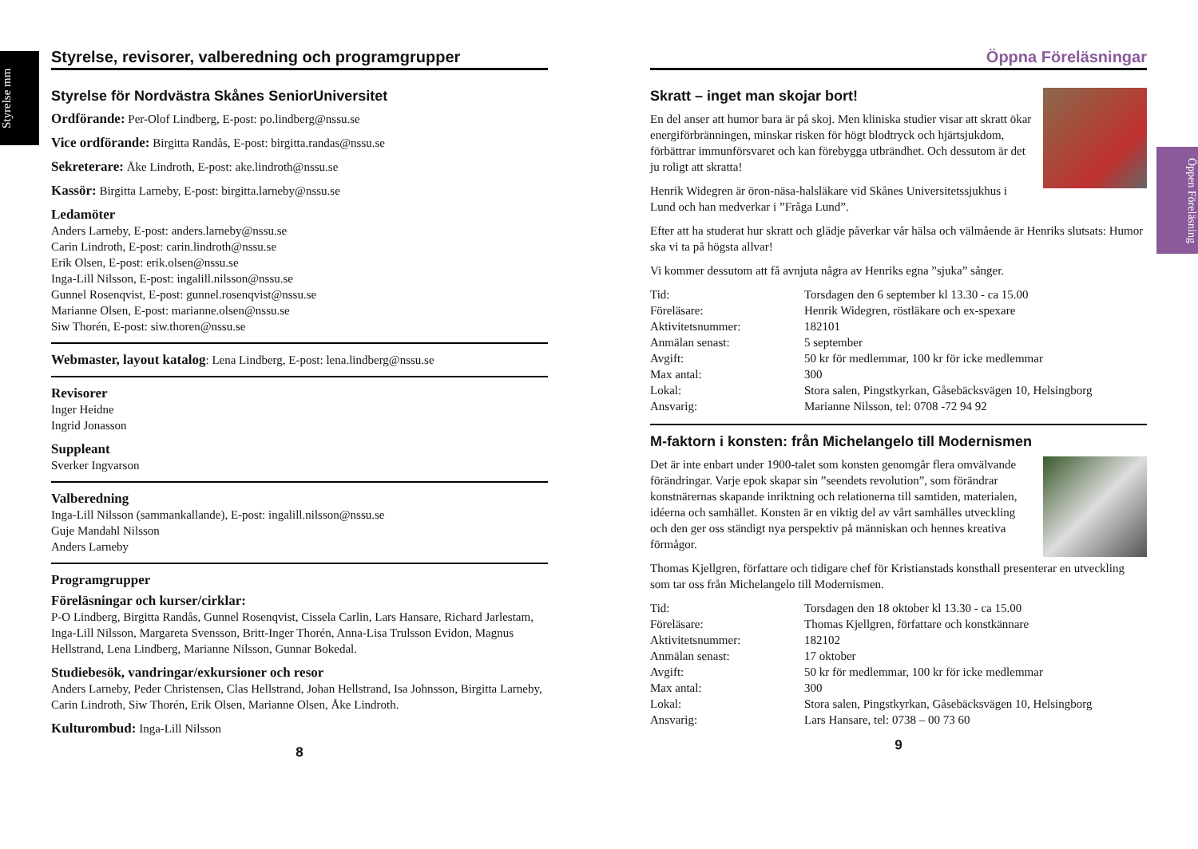Styrelse mm
Öppen Föreläsning
Styrelse, revisorer, valberedning och programgrupper
Styrelse för Nordvästra Skånes SeniorUniversitet
Ordförande: Per-Olof Lindberg, E-post: po.lindberg@nssu.se
Vice ordförande: Birgitta Randås, E-post: birgitta.randas@nssu.se
Sekreterare: Åke Lindroth, E-post: ake.lindroth@nssu.se
Kassör: Birgitta Larneby, E-post: birgitta.larneby@nssu.se
Ledamöter
Anders Larneby, E-post: anders.larneby@nssu.se
Carin Lindroth, E-post: carin.lindroth@nssu.se
Erik Olsen, E-post: erik.olsen@nssu.se
Inga-Lill Nilsson, E-post: ingalill.nilsson@nssu.se
Gunnel Rosenqvist, E-post: gunnel.rosenqvist@nssu.se
Marianne Olsen, E-post: marianne.olsen@nssu.se
Siw Thorén, E-post: siw.thoren@nssu.se
Webmaster, layout katalog: Lena Lindberg, E-post: lena.lindberg@nssu.se
Revisorer
Inger Heidne
Ingrid Jonasson
Suppleant
Sverker Ingvarson
Valberedning
Inga-Lill Nilsson (sammankallande), E-post: ingalill.nilsson@nssu.se
Guje Mandahl Nilsson
Anders Larneby
Programgrupper
Föreläsningar och kurser/cirklar:
P-O Lindberg, Birgitta Randås, Gunnel Rosenqvist, Cissela Carlin, Lars Hansare, Richard Jarlestam, Inga-Lill Nilsson, Margareta Svensson, Britt-Inger Thorén, Anna-Lisa Trulsson Evidon, Magnus Hellstrand, Lena Lindberg, Marianne Nilsson, Gunnar Bokedal.
Studiebesök, vandringar/exkursioner och resor
Anders Larneby, Peder Christensen, Clas Hellstrand, Johan Hellstrand, Isa Johnsson, Birgitta Larneby, Carin Lindroth, Siw Thorén, Erik Olsen, Marianne Olsen, Åke Lindroth.
Kulturombud: Inga-Lill Nilsson
8
Öppna Föreläsningar
Skratt – inget man skojar bort!
En del anser att humor bara är på skoj. Men kliniska studier visar att skratt ökar energiförbränningen, minskar risken för högt blodtryck och hjärtsjukdom, förbättrar immunförsvaret och kan förebygga utbrändhet. Och dessutom är det ju roligt att skratta!
Henrik Widegren är öron-näsa-halsläkare vid Skånes Universitetssjukhus i Lund och han medverkar i ”Fråga Lund”.
Efter att ha studerat hur skratt och glädje påverkar vår hälsa och välmående är Henriks slutsats: Humor ska vi ta på högsta allvar!
Vi kommer dessutom att få avnjuta några av Henriks egna ”sjuka” sånger.
| Tid: | Torsdagen den 6 september kl 13.30 - ca 15.00 |
| Föreläsare: | Henrik Widegren, röstläkare och ex-spexare |
| Aktivitetsnummer: | 182101 |
| Anmälan senast: | 5 september |
| Avgift: | 50 kr för medlemmar, 100 kr för icke medlemmar |
| Max antal: | 300 |
| Lokal: | Stora salen, Pingstkyrkan, Gåsebäcksvägen 10, Helsingborg |
| Ansvarig: | Marianne Nilsson, tel: 0708 -72 94 92 |
M-faktorn i konsten: från Michelangelo till Modernismen
Det är inte enbart under 1900-talet som konsten genomgår flera omvälvande förändringar. Varje epok skapar sin ”seendets revolution”, som förändrar konstnärernas skapande inriktning och relationerna till samtiden, materialen, idéerna och samhället. Konsten är en viktig del av vårt samhälles utveckling och den ger oss ständigt nya perspektiv på människan och hennes kreativa förmågor.
Thomas Kjellgren, författare och tidigare chef för Kristianstads konsthall presenterar en utveckling som tar oss från Michelangelo till Modernismen.
| Tid: | Torsdagen den 18 oktober kl 13.30 - ca 15.00 |
| Föreläsare: | Thomas Kjellgren, författare och konstkännare |
| Aktivitetsnummer: | 182102 |
| Anmälan senast: | 17 oktober |
| Avgift: | 50 kr för medlemmar, 100 kr för icke medlemmar |
| Max antal: | 300 |
| Lokal: | Stora salen, Pingstkyrkan, Gåsebäcksvägen 10, Helsingborg |
| Ansvarig: | Lars Hansare, tel: 0738 – 00 73 60 |
9